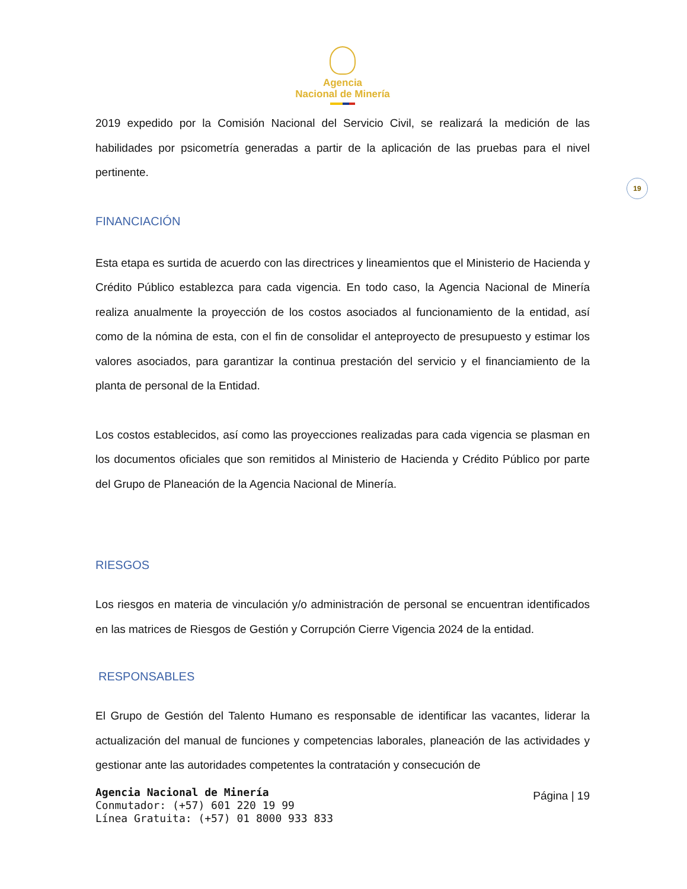Agencia
Nacional de Minería
2019 expedido por la Comisión Nacional del Servicio Civil, se realizará la medición de las habilidades por psicometría generadas a partir de la aplicación de las pruebas para el nivel pertinente.
19
FINANCIACIÓN
Esta etapa es surtida de acuerdo con las directrices y lineamientos que el Ministerio de Hacienda y Crédito Público establezca para cada vigencia. En todo caso, la Agencia Nacional de Minería realiza anualmente la proyección de los costos asociados al funcionamiento de la entidad, así como de la nómina de esta, con el fin de consolidar el anteproyecto de presupuesto y estimar los valores asociados, para garantizar la continua prestación del servicio y el financiamiento de la planta de personal de la Entidad.
Los costos establecidos, así como las proyecciones realizadas para cada vigencia se plasman en los documentos oficiales que son remitidos al Ministerio de Hacienda y Crédito Público por parte del Grupo de Planeación de la Agencia Nacional de Minería.
RIESGOS
Los riesgos en materia de vinculación y/o administración de personal se encuentran identificados en las matrices de Riesgos de Gestión y Corrupción Cierre Vigencia 2024 de la entidad.
RESPONSABLES
El Grupo de Gestión del Talento Humano es responsable de identificar las vacantes, liderar la actualización del manual de funciones y competencias laborales, planeación de las actividades y gestionar ante las autoridades competentes la contratación y consecución de
Agencia Nacional de Minería
Conmutador: (+57) 601 220 19 99
Línea Gratuita: (+57) 01 8000 933 833
Página | 19